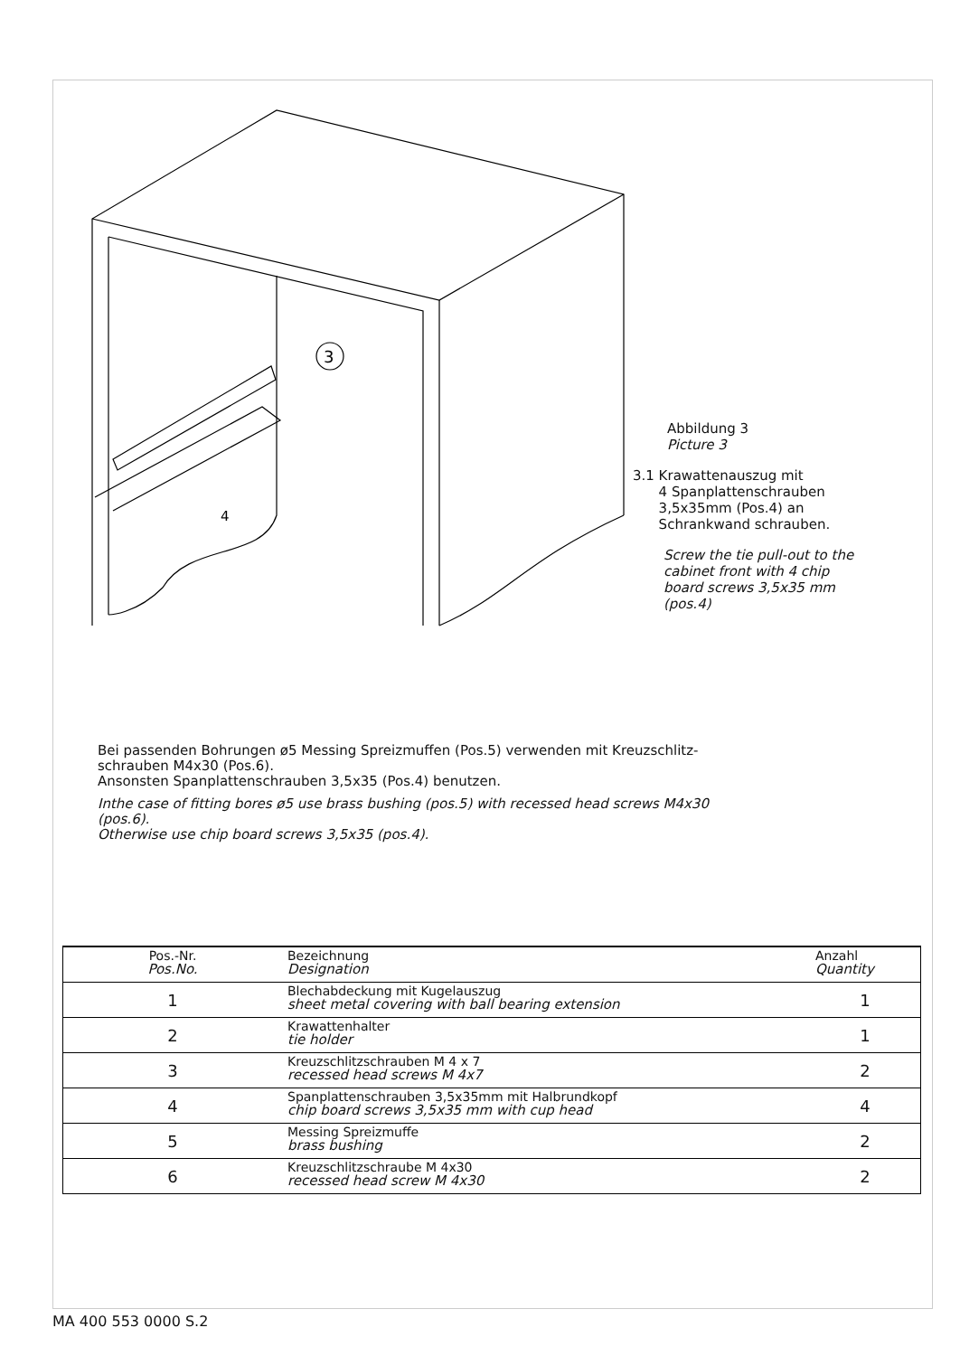3
4
Abbildung 3
Picture 3
3.1 Krawattenauszug mit
4 Spanplattenschrauben
3,5x35mm (Pos.4) an
Schrankwand schrauben.
Screw the tie pull-out to the
cabinet front with 4 chip
board screws 3,5x35 mm
(pos.4)
Bei passenden Bohrungen ø5 Messing Spreizmuffen (Pos.5) verwenden mit Kreuzschlitz-
schrauben M4x30 (Pos.6).
Ansonsten Spanplattenschrauben 3,5x35 (Pos.4) benutzen.
Inthe case of fitting bores ø5 use brass bushing (pos.5) with recessed head screws M4x30
(pos.6).
Otherwise use chip board screws 3,5x35 (pos.4).
| Pos.-Nr. Pos.No. | Bezeichnung Designation | Anzahl Quantity |
| --- | --- | --- |
| 1 | Blechabdeckung mit Kugelauszug sheet metal covering with ball bearing extension | 1 |
| 2 | Krawattenhalter tie holder | 1 |
| 3 | Kreuzschlitzschrauben M 4 x 7 recessed head screws M 4x7 | 2 |
| 4 | Spanplattenschrauben 3,5x35mm mit Halbrundkopf chip board screws 3,5x35 mm with cup head | 4 |
| 5 | Messing Spreizmuffe brass bushing | 2 |
| 6 | Kreuzschlitzschraube M 4x30 recessed head screw M 4x30 | 2 |
MA 400 553 0000 S.2